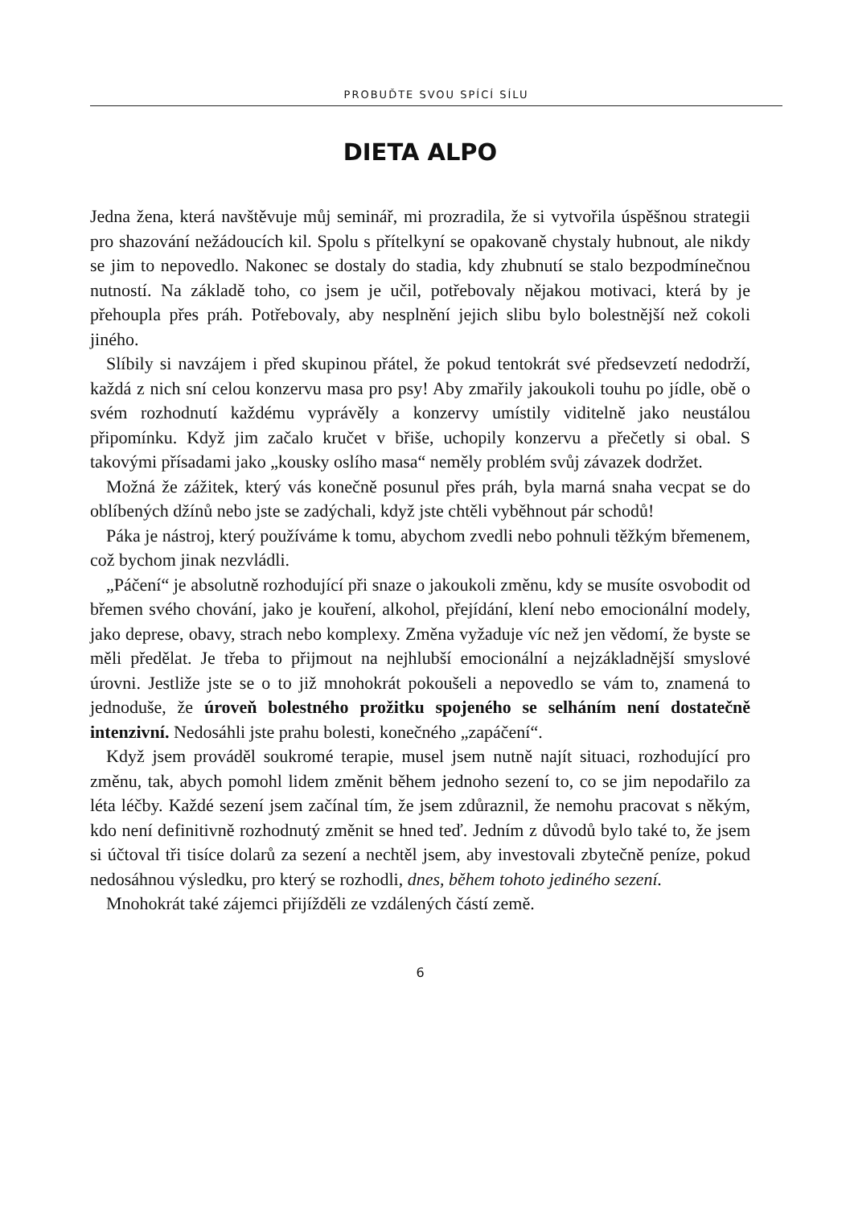PROBUĎTE SVOU SPÍCÍ SÍLU
DIETA ALPO
Jedna žena, která navštěvuje můj seminář, mi prozradila, že si vytvořila úspěšnou strategii pro shazování nežádoucích kil. Spolu s přítelkyní se opakovaně chystaly hubnout, ale nikdy se jim to nepovedlo. Nakonec se dostaly do stadia, kdy zhubnutí se stalo bezpodmínečnou nutností. Na základě toho, co jsem je učil, potřebovaly nějakou motivaci, která by je přehoupla přes práh. Potřebovaly, aby nesplnění jejich slibu bylo bolestnější než cokoli jiného.
Slíbily si navzájem i před skupinou přátel, že pokud tentokrát své předsevzetí nedodrží, každá z nich sní celou konzervu masa pro psy! Aby zmařily jakoukoli touhu po jídle, obě o svém rozhodnutí každému vyprávěly a konzervy umístily viditelně jako neustálou připomínku. Když jim začalo kručet v břiše, uchopily konzervu a přečetly si obal. S takovými přísadami jako „kousky oslího masa“ neměly problém svůj závazek dodržet.
Možná že zážitek, který vás konečně posunul přes práh, byla marná snaha vecpat se do oblíbených džínů nebo jste se zadýchali, když jste chtěli vyběhnout pár schodů!
Páka je nástroj, který používáme k tomu, abychom zvedli nebo pohnuli těžkým břemenem, což bychom jinak nezvládli.
„Páčení“ je absolutně rozhodující při snaze o jakoukoli změnu, kdy se musíte osvobodit od břemen svého chování, jako je kouření, alkohol, přejídání, klení nebo emocionální modely, jako deprese, obavy, strach nebo komplexy. Změna vyžaduje víc než jen vědomí, že byste se měli předělat. Je třeba to přijmout na nejhlubší emocionální a nejzákladnější smyslové úrovni. Jestliže jste se o to již mnohokrát pokoušeli a nepovedlo se vám to, znamená to jednoduše, že úroveň bolestného prožitku spojeného se selháním není dostatečně intenzivní. Nedosáhli jste prahu bolesti, konečného „zapáčení“.
Když jsem prováděl soukromé terapie, musel jsem nutně najít situaci, rozhodující pro změnu, tak, abych pomohl lidem změnit během jednoho sezení to, co se jim nepodařilo za léta léčby. Každé sezení jsem začínal tím, že jsem zdůraznil, že nemohu pracovat s někým, kdo není definitivně rozhodnutý změnit se hned teď. Jedním z důvodů bylo také to, že jsem si účtoval tři tisíce dolarů za sezení a nechtěl jsem, aby investovali zbytečně peníze, pokud nedosáhnou výsledku, pro který se rozhodli, dnes, během tohoto jediného sezení.
Mnohokrát také zájemci přijížděli ze vzdálených částí země.
6